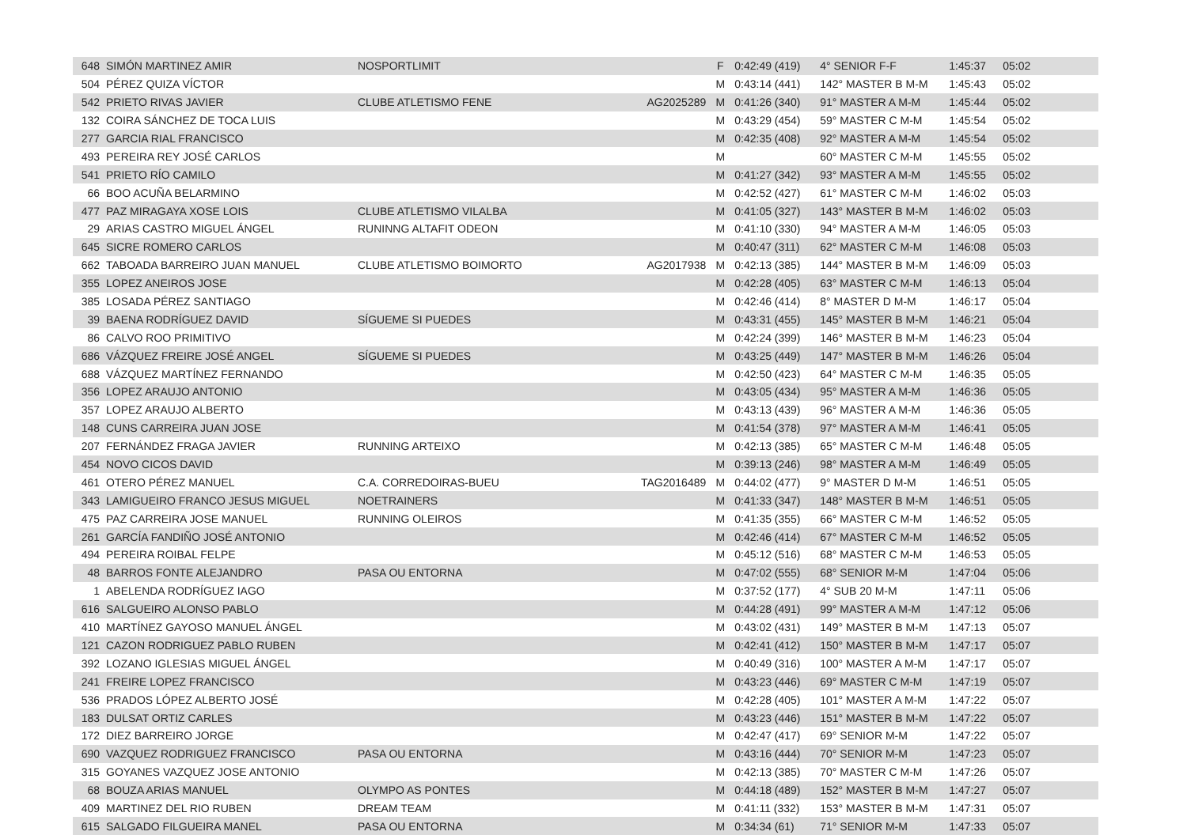| 648 | SIMÓN MARTINEZ AMIR | NOSPORTLIMIT | | F | 0:42:49 (419) | 4° SENIOR F-F | 1:45:37 | 05:02 |
| 504 | PÉREZ QUIZA VÍCTOR | | | M | 0:43:14 (441) | 142° MASTER B M-M | 1:45:43 | 05:02 |
| 542 | PRIETO RIVAS JAVIER | CLUBE ATLETISMO FENE | AG2025289 | M | 0:41:26 (340) | 91° MASTER A M-M | 1:45:44 | 05:02 |
| 132 | COIRA SÁNCHEZ DE TOCA LUIS | | | M | 0:43:29 (454) | 59° MASTER C M-M | 1:45:54 | 05:02 |
| 277 | GARCIA RIAL FRANCISCO | | | M | 0:42:35 (408) | 92° MASTER A M-M | 1:45:54 | 05:02 |
| 493 | PEREIRA REY JOSÉ CARLOS | | | M | | 60° MASTER C M-M | 1:45:55 | 05:02 |
| 541 | PRIETO RÍO CAMILO | | | M | 0:41:27 (342) | 93° MASTER A M-M | 1:45:55 | 05:02 |
| 66 | BOO ACUÑA BELARMINO | | | M | 0:42:52 (427) | 61° MASTER C M-M | 1:46:02 | 05:03 |
| 477 | PAZ MIRAGAYA XOSE LOIS | CLUBE ATLETISMO VILALBA | | M | 0:41:05 (327) | 143° MASTER B M-M | 1:46:02 | 05:03 |
| 29 | ARIAS CASTRO MIGUEL ÁNGEL | RUNINNG ALTAFIT ODEON | | M | 0:41:10 (330) | 94° MASTER A M-M | 1:46:05 | 05:03 |
| 645 | SICRE ROMERO CARLOS | | | M | 0:40:47 (311) | 62° MASTER C M-M | 1:46:08 | 05:03 |
| 662 | TABOADA BARREIRO JUAN MANUEL | CLUBE ATLETISMO BOIMORTO | AG2017938 | M | 0:42:13 (385) | 144° MASTER B M-M | 1:46:09 | 05:03 |
| 355 | LOPEZ ANEIROS JOSE | | | M | 0:42:28 (405) | 63° MASTER C M-M | 1:46:13 | 05:04 |
| 385 | LOSADA PÉREZ SANTIAGO | | | M | 0:42:46 (414) | 8° MASTER D M-M | 1:46:17 | 05:04 |
| 39 | BAENA RODRÍGUEZ DAVID | SÍGUEME SI PUEDES | | M | 0:43:31 (455) | 145° MASTER B M-M | 1:46:21 | 05:04 |
| 86 | CALVO ROO PRIMITIVO | | | M | 0:42:24 (399) | 146° MASTER B M-M | 1:46:23 | 05:04 |
| 686 | VÁZQUEZ FREIRE JOSÉ ANGEL | SÍGUEME SI PUEDES | | M | 0:43:25 (449) | 147° MASTER B M-M | 1:46:26 | 05:04 |
| 688 | VÁZQUEZ MARTÍNEZ FERNANDO | | | M | 0:42:50 (423) | 64° MASTER C M-M | 1:46:35 | 05:05 |
| 356 | LOPEZ ARAUJO ANTONIO | | | M | 0:43:05 (434) | 95° MASTER A M-M | 1:46:36 | 05:05 |
| 357 | LOPEZ ARAUJO ALBERTO | | | M | 0:43:13 (439) | 96° MASTER A M-M | 1:46:36 | 05:05 |
| 148 | CUNS CARREIRA JUAN JOSE | | | M | 0:41:54 (378) | 97° MASTER A M-M | 1:46:41 | 05:05 |
| 207 | FERNÁNDEZ FRAGA JAVIER | RUNNING ARTEIXO | | M | 0:42:13 (385) | 65° MASTER C M-M | 1:46:48 | 05:05 |
| 454 | NOVO CICOS DAVID | | | M | 0:39:13 (246) | 98° MASTER A M-M | 1:46:49 | 05:05 |
| 461 | OTERO PÉREZ MANUEL | C.A. CORREDOIRAS-BUEU | TAG2016489 | M | 0:44:02 (477) | 9° MASTER D M-M | 1:46:51 | 05:05 |
| 343 | LAMIGUEIRO FRANCO JESUS MIGUEL | NOETRAINERS | | M | 0:41:33 (347) | 148° MASTER B M-M | 1:46:51 | 05:05 |
| 475 | PAZ CARREIRA JOSE MANUEL | RUNNING OLEIROS | | M | 0:41:35 (355) | 66° MASTER C M-M | 1:46:52 | 05:05 |
| 261 | GARCÍA FANDIÑO JOSÉ ANTONIO | | | M | 0:42:46 (414) | 67° MASTER C M-M | 1:46:52 | 05:05 |
| 494 | PEREIRA ROIBAL FELPE | | | M | 0:45:12 (516) | 68° MASTER C M-M | 1:46:53 | 05:05 |
| 48 | BARROS FONTE ALEJANDRO | PASA OU ENTORNA | | M | 0:47:02 (555) | 68° SENIOR M-M | 1:47:04 | 05:06 |
| 1 | ABELENDA RODRÍGUEZ IAGO | | | M | 0:37:52 (177) | 4° SUB 20 M-M | 1:47:11 | 05:06 |
| 616 | SALGUEIRO ALONSO PABLO | | | M | 0:44:28 (491) | 99° MASTER A M-M | 1:47:12 | 05:06 |
| 410 | MARTÍNEZ GAYOSO MANUEL ÁNGEL | | | M | 0:43:02 (431) | 149° MASTER B M-M | 1:47:13 | 05:07 |
| 121 | CAZON RODRIGUEZ PABLO RUBEN | | | M | 0:42:41 (412) | 150° MASTER B M-M | 1:47:17 | 05:07 |
| 392 | LOZANO IGLESIAS MIGUEL ÁNGEL | | | M | 0:40:49 (316) | 100° MASTER A M-M | 1:47:17 | 05:07 |
| 241 | FREIRE LOPEZ FRANCISCO | | | M | 0:43:23 (446) | 69° MASTER C M-M | 1:47:19 | 05:07 |
| 536 | PRADOS LÓPEZ ALBERTO JOSÉ | | | M | 0:42:28 (405) | 101° MASTER A M-M | 1:47:22 | 05:07 |
| 183 | DULSAT ORTIZ CARLES | | | M | 0:43:23 (446) | 151° MASTER B M-M | 1:47:22 | 05:07 |
| 172 | DIEZ BARREIRO JORGE | | | M | 0:42:47 (417) | 69° SENIOR M-M | 1:47:22 | 05:07 |
| 690 | VAZQUEZ RODRIGUEZ FRANCISCO | PASA OU ENTORNA | | M | 0:43:16 (444) | 70° SENIOR M-M | 1:47:23 | 05:07 |
| 315 | GOYANES VAZQUEZ JOSE ANTONIO | | | M | 0:42:13 (385) | 70° MASTER C M-M | 1:47:26 | 05:07 |
| 68 | BOUZA ARIAS MANUEL | OLYMPO AS PONTES | | M | 0:44:18 (489) | 152° MASTER B M-M | 1:47:27 | 05:07 |
| 409 | MARTINEZ DEL RIO RUBEN | DREAM TEAM | | M | 0:41:11 (332) | 153° MASTER B M-M | 1:47:31 | 05:07 |
| 615 | SALGADO FILGUEIRA MANEL | PASA OU ENTORNA | | M | 0:34:34 (61) | 71° SENIOR M-M | 1:47:33 | 05:07 |